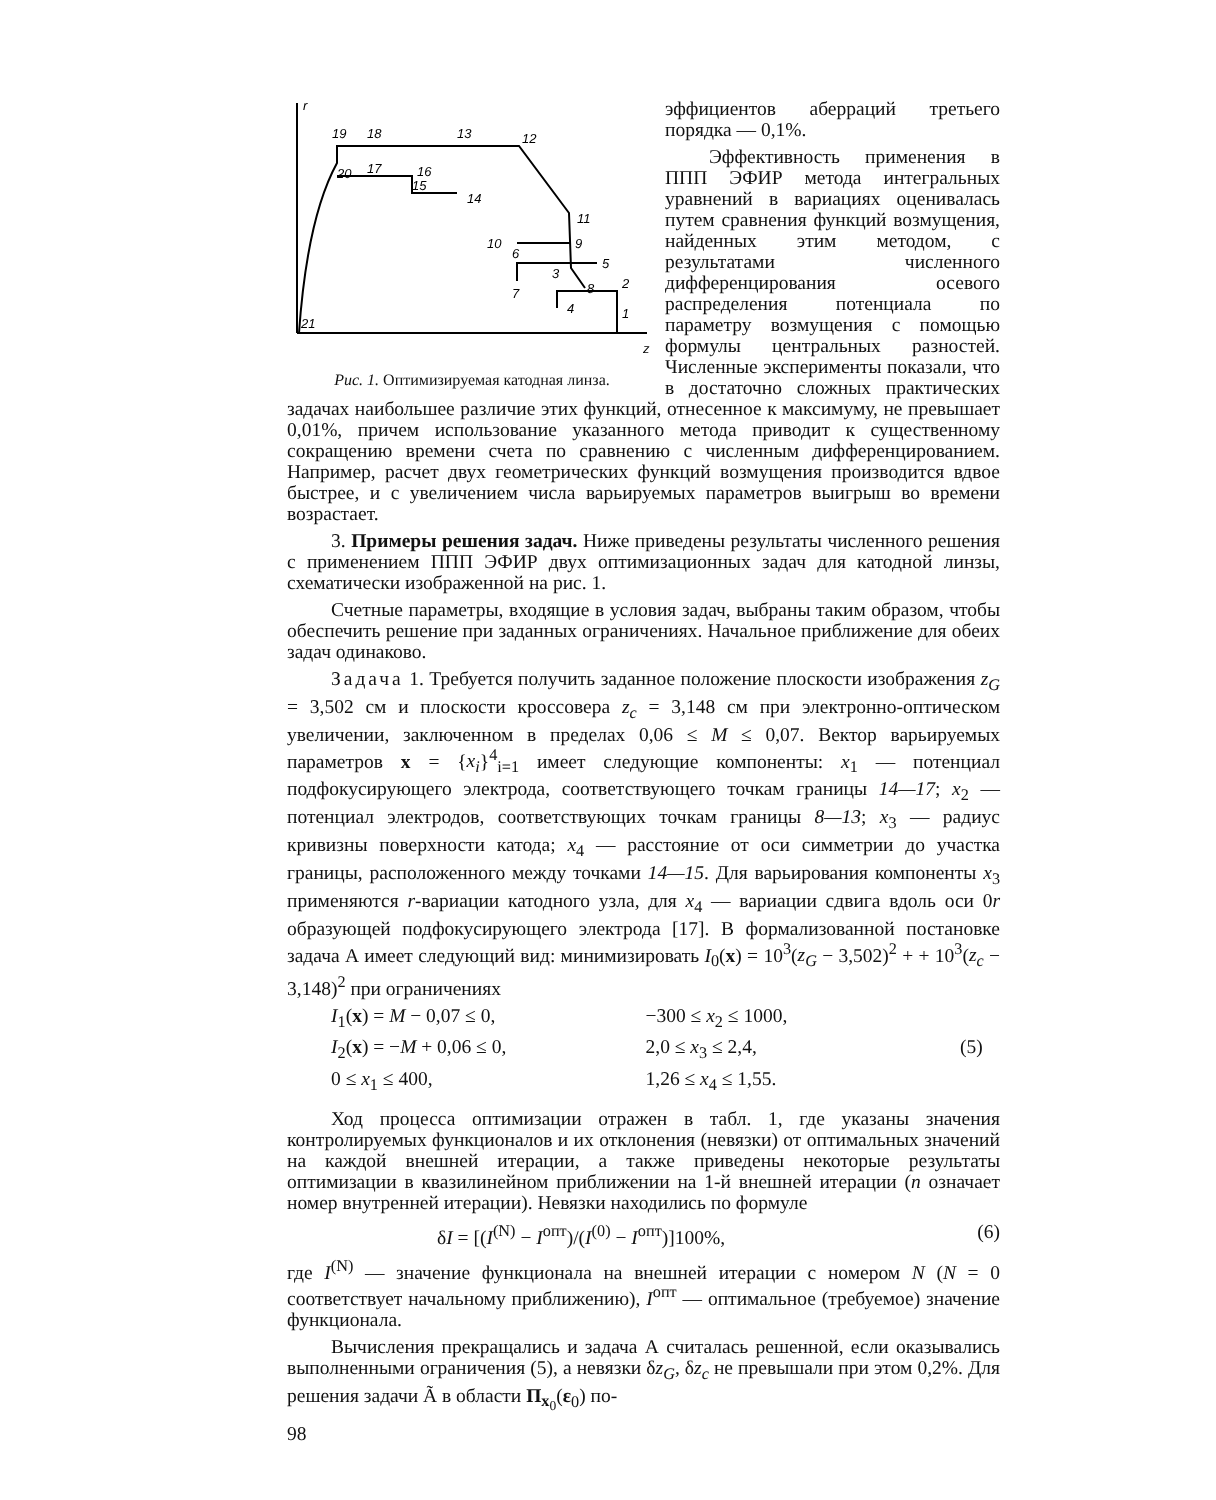r
z
19
18
13
12
20
17
16
15
14
11
10
9
8
6
5
3
7
2
4
1
21
Рис. 1. Оптимизируемая катодная линза.
эффициентов аберраций третьего порядка — 0,1%.
Эффективность применения в ППП ЭФИР метода интегральных уравнений в вариациях оценивалась путем сравнения функций возмущения, найденных этим методом, с результатами численного дифференцирования осевого распределения потенциала по параметру возмущения с помощью формулы центральных разностей. Численные эксперименты показали, что в достаточно сложных практических задачах наибольшее различие этих функций, отнесенное к максимуму, не превышает 0,01%, причем использование указанного метода приводит к существенному сокращению времени счета по сравнению с численным дифференцированием. Например, расчет двух геометрических функций возмущения производится вдвое быстрее, и с увеличением числа варьируемых параметров выигрыш во времени возрастает.
3. Примеры решения задач. Ниже приведены результаты численного решения с применением ППП ЭФИР двух оптимизационных задач для катодной линзы, схематически изображенной на рис. 1.
Счетные параметры, входящие в условия задач, выбраны таким образом, чтобы обеспечить решение при заданных ограничениях. Начальное приближение для обеих задач одинаково.
Задача 1. Требуется получить заданное положение плоскости изображения z<sub>G</sub> = 3,502 см и плоскости кроссовера z<sub>c</sub> = 3,148 см при электронно-оптическом увеличении, заключенном в пределах 0,06 ≤ M ≤ 0,07. Вектор варьируемых параметров x = {x<sub>i</sub>}<sup>4</sup><sub>i=1</sub> имеет следующие компоненты: x<sub>1</sub> — потенциал подфокусирующего электрода, соответствующего точкам границы 14—17; x<sub>2</sub> — потенциал электродов, соответствующих точкам границы 8—13; x<sub>3</sub> — радиус кривизны поверхности катода; x<sub>4</sub> — расстояние от оси симметрии до участка границы, расположенного между точками 14—15. Для варьирования компоненты x<sub>3</sub> применяются r-вариации катодного узла, для x<sub>4</sub> — вариации сдвига вдоль оси 0r образующей подфокусирующего электрода [17]. В формализованной постановке задача А имеет следующий вид: минимизировать I<sub>0</sub>(x) = 10<sup>3</sup>(z<sub>G</sub> − 3,502)<sup>2</sup> + + 10<sup>3</sup>(z<sub>c</sub> − 3,148)<sup>2</sup> при ограничениях
I<sub>1</sub>(x) = M − 0,07 ≤ 0,
−300 ≤ x<sub>2</sub> ≤ 1000,
I<sub>2</sub>(x) = −M + 0,06 ≤ 0,
2,0 ≤ x<sub>3</sub> ≤ 2,4,
(5)
0 ≤ x<sub>1</sub> ≤ 400,
1,26 ≤ x<sub>4</sub> ≤ 1,55.
Ход процесса оптимизации отражен в табл. 1, где указаны значения контролируемых функционалов и их отклонения (невязки) от оптимальных значений на каждой внешней итерации, а также приведены некоторые результаты оптимизации в квазилинейном приближении на 1-й внешней итерации (n означает номер внутренней итерации). Невязки находились по формуле
δI = [(I<sup>(N)</sup> − I<sup>опт</sup>)/(I<sup>(0)</sup> − I<sup>опт</sup>)]100%, (6)
где I<sup>(N)</sup> — значение функционала на внешней итерации с номером N (N = 0 соответствует начальному приближению), I<sup>опт</sup> — оптимальное (требуемое) значение функционала.
Вычисления прекращались и задача А считалась решенной, если оказывались выполненными ограничения (5), а невязки δz<sub>G</sub>, δz<sub>c</sub> не превышали при этом 0,2%. Для решения задачи Ã в области П<sub>x<sub>0</sub></sub>(ε<sub>0</sub>) по-
98